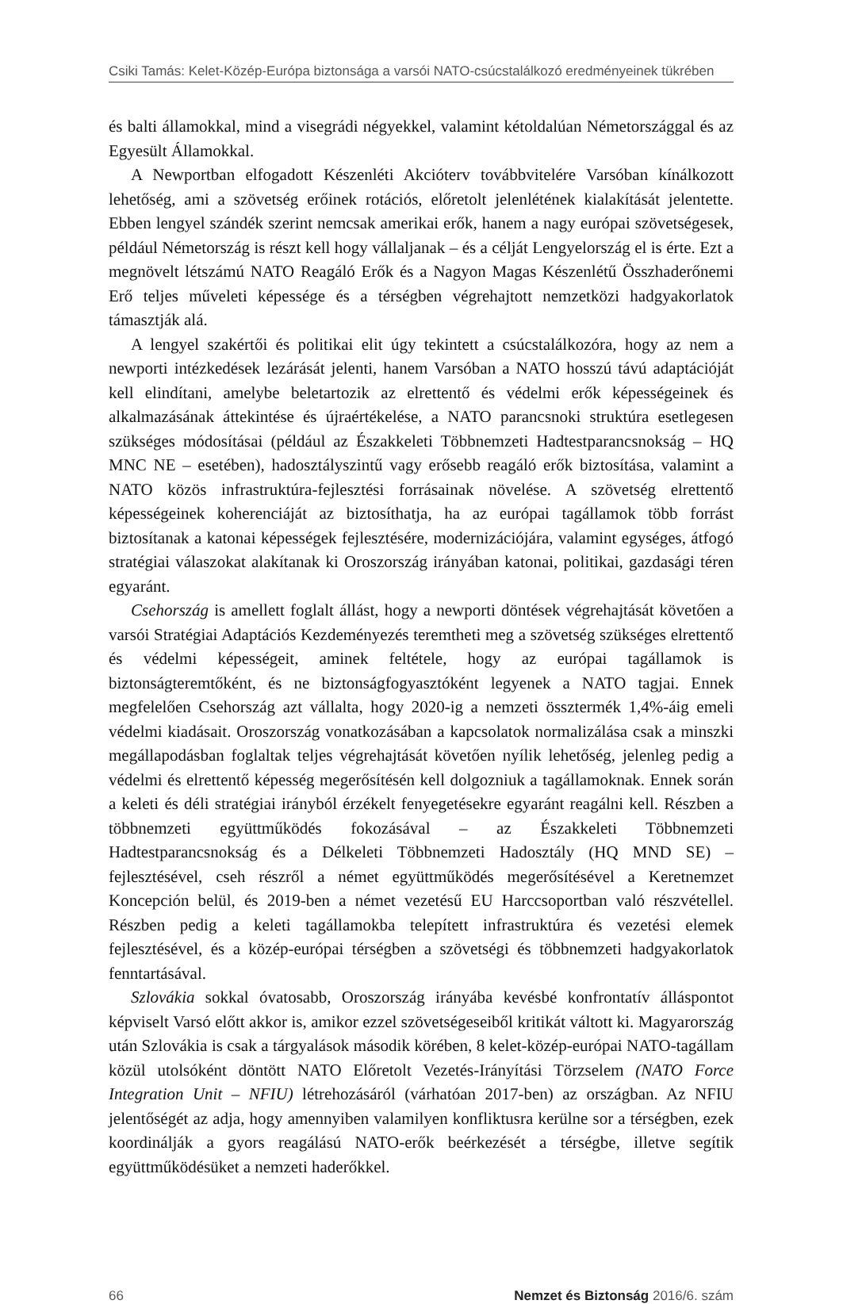Csiki Tamás: Kelet-Közép-Európa biztonsága a varsói NATO-csúcstalálkozó eredményeinek tükrében
és balti államokkal, mind a visegrádi négyekkel, valamint kétoldalúan Németországgal és az Egyesült Államokkal.
A Newportban elfogadott Készenléti Akcióterv továbbvitelére Varsóban kínálkozott lehetőség, ami a szövetség erőinek rotációs, előretolt jelenlétének kialakítását jelentette. Ebben lengyel szándék szerint nemcsak amerikai erők, hanem a nagy európai szövetségesek, például Németország is részt kell hogy vállaljanak – és a célját Lengyelország el is érte. Ezt a megnövelt létszámú NATO Reagáló Erők és a Nagyon Magas Készenlétű Összhaderőnemi Erő teljes műveleti képessége és a térségben végrehajtott nemzetközi hadgyakorlatok támasztják alá.
A lengyel szakértői és politikai elit úgy tekintett a csúcstalálkozóra, hogy az nem a newporti intézkedések lezárását jelenti, hanem Varsóban a NATO hosszú távú adaptációját kell elindítani, amelybe beletartozik az elrettentő és védelmi erők képességeinek és alkalmazásának áttekintése és újraértékelése, a NATO parancsnoki struktúra esetlegesen szükséges módosításai (például az Északkeleti Többnemzeti Hadtestparancsnokság – HQ MNC NE – esetében), hadosztályszintű vagy erősebb reagáló erők biztosítása, valamint a NATO közös infrastruktúra-fejlesztési forrásainak növelése. A szövetség elrettentő képességeinek koherenciáját az biztosíthatja, ha az európai tagállamok több forrást biztosítanak a katonai képességek fejlesztésére, modernizációjára, valamint egységes, átfogó stratégiai válaszokat alakítanak ki Oroszország irányában katonai, politikai, gazdasági téren egyaránt.
Csehország is amellett foglalt állást, hogy a newporti döntések végrehajtását követően a varsói Stratégiai Adaptációs Kezdeményezés teremtheti meg a szövetség szükséges elrettentő és védelmi képességeit, aminek feltétele, hogy az európai tagállamok is biztonságteremtőként, és ne biztonságfogyasztóként legyenek a NATO tagjai. Ennek megfelelően Csehország azt vállalta, hogy 2020-ig a nemzeti össztermék 1,4%-áig emeli védelmi kiadásait. Oroszország vonatkozásában a kapcsolatok normalizálása csak a minszki megállapodásban foglaltak teljes végrehajtását követően nyílik lehetőség, jelenleg pedig a védelmi és elrettentő képesség megerősítésén kell dolgozniuk a tagállamoknak. Ennek során a keleti és déli stratégiai irányból érzékelt fenyegetésekre egyaránt reagálni kell. Részben a többnemzeti együttműködés fokozásával – az Északkeleti Többnemzeti Hadtestparancsnokság és a Délkeleti Többnemzeti Hadosztály (HQ MND SE) – fejlesztésével, cseh részről a német együttműködés megerősítésével a Keretnemzet Koncepción belül, és 2019-ben a német vezetésű EU Harccsoportban való részvétellel. Részben pedig a keleti tagállamokba telepített infrastruktúra és vezetési elemek fejlesztésével, és a közép-európai térségben a szövetségi és többnemzeti hadgyakorlatok fenntartásával.
Szlovákia sokkal óvatosabb, Oroszország irányába kevésbé konfrontatív álláspontot képviselt Varsó előtt akkor is, amikor ezzel szövetségeseiből kritikát váltott ki. Magyarország után Szlovákia is csak a tárgyalások második körében, 8 kelet-közép-európai NATO-tagállam közül utolsóként döntött NATO Előretolt Vezetés-Irányítási Törzselem (NATO Force Integration Unit – NFIU) létrehozásáról (várhatóan 2017-ben) az országban. Az NFIU jelentőségét az adja, hogy amennyiben valamilyen konfliktusra kerülne sor a térségben, ezek koordinálják a gyors reagálású NATO-erők beérkezését a térségbe, illetve segítik együttműködésüket a nemzeti haderőkkel.
66 Nemzet és Biztonság 2016/6. szám